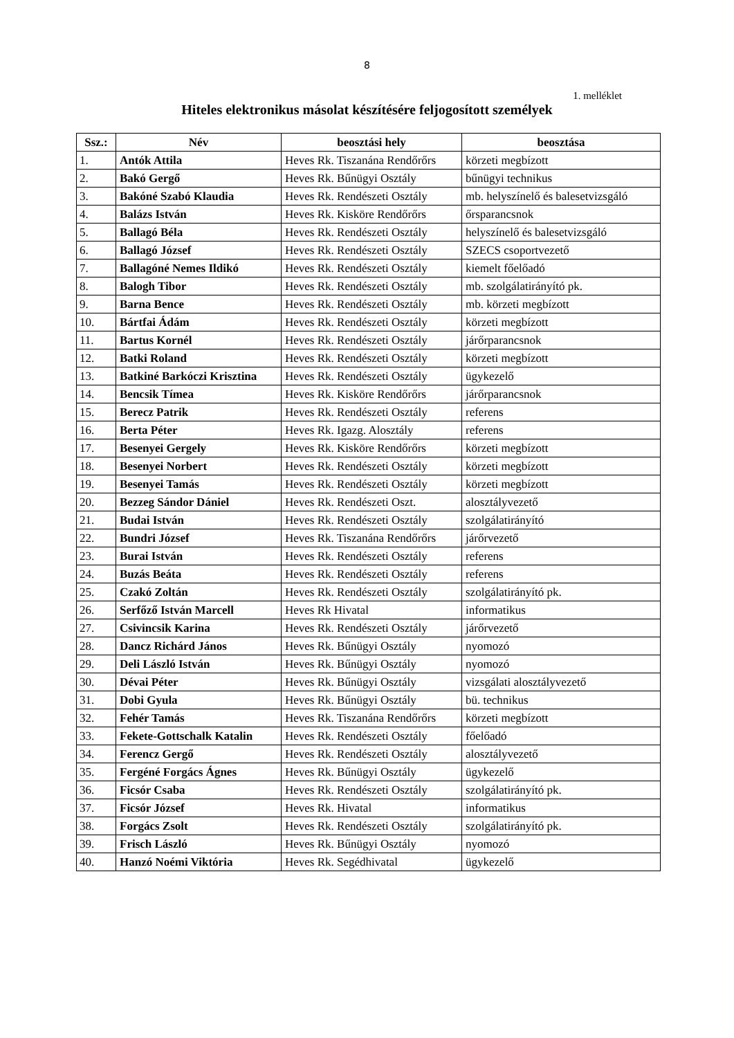8
1. melléklet
Hiteles elektronikus másolat készítésére feljogosított személyek
| Ssz.: | Név | beosztási hely | beosztása |
| --- | --- | --- | --- |
| 1. | Antók Attila | Heves Rk. Tiszanána Rendőrőrs | körzeti megbízott |
| 2. | Bakó Gergő | Heves Rk. Bűnügyi Osztály | bűnügyi technikus |
| 3. | Bakóné Szabó Klaudia | Heves Rk. Rendészeti Osztály | mb. helyszínelő és balesetvizsgáló |
| 4. | Balázs István | Heves Rk. Kisköre Rendőrőrs | őrsparancsnok |
| 5. | Ballagó Béla | Heves Rk. Rendészeti Osztály | helyszínelő és balesetvizsgáló |
| 6. | Ballagó József | Heves Rk. Rendészeti Osztály | SZECS csoportvezető |
| 7. | Ballagóné Nemes Ildikó | Heves Rk. Rendészeti Osztály | kiemelt főelőadó |
| 8. | Balogh Tibor | Heves Rk. Rendészeti Osztály | mb. szolgálatirányító pk. |
| 9. | Barna Bence | Heves Rk. Rendészeti Osztály | mb. körzeti megbízott |
| 10. | Bártfai Ádám | Heves Rk. Rendészeti Osztály | körzeti megbízott |
| 11. | Bartus Kornél | Heves Rk. Rendészeti Osztály | járőrparancsnok |
| 12. | Batki Roland | Heves Rk. Rendészeti Osztály | körzeti megbízott |
| 13. | Batkiné Barkóczi Krisztina | Heves Rk. Rendészeti Osztály | ügykezelő |
| 14. | Bencsik Tímea | Heves Rk. Kisköre Rendőrőrs | járőrparancsnok |
| 15. | Berecz Patrik | Heves Rk. Rendészeti Osztály | referens |
| 16. | Berta Péter | Heves Rk. Igazg. Alosztály | referens |
| 17. | Besenyei Gergely | Heves Rk. Kisköre Rendőrőrs | körzeti megbízott |
| 18. | Besenyei Norbert | Heves Rk. Rendészeti Osztály | körzeti megbízott |
| 19. | Besenyei Tamás | Heves Rk. Rendészeti Osztály | körzeti megbízott |
| 20. | Bezzeg Sándor Dániel | Heves Rk. Rendészeti Oszt. | alosztályvezető |
| 21. | Budai István | Heves Rk. Rendészeti Osztály | szolgálatirányító |
| 22. | Bundri József | Heves Rk. Tiszanána Rendőrőrs | járőrvezető |
| 23. | Burai István | Heves Rk. Rendészeti Osztály | referens |
| 24. | Buzás Beáta | Heves Rk. Rendészeti Osztály | referens |
| 25. | Czakó Zoltán | Heves Rk. Rendészeti Osztály | szolgálatirányító pk. |
| 26. | Serfőző István Marcell | Heves Rk Hivatal | informatikus |
| 27. | Csivincsik Karina | Heves Rk. Rendészeti Osztály | járőrvezető |
| 28. | Dancz Richárd János | Heves Rk. Bűnügyi Osztály | nyomozó |
| 29. | Deli László István | Heves Rk. Bűnügyi Osztály | nyomozó |
| 30. | Dévai Péter | Heves Rk. Bűnügyi Osztály | vizsgálati alosztályvezető |
| 31. | Dobi Gyula | Heves Rk. Bűnügyi Osztály | bü. technikus |
| 32. | Fehér Tamás | Heves Rk. Tiszanána Rendőrőrs | körzeti megbízott |
| 33. | Fekete-Gottschalk Katalin | Heves Rk. Rendészeti Osztály | főelőadó |
| 34. | Ferencz Gergő | Heves Rk. Rendészeti Osztály | alosztályvezető |
| 35. | Fergéné Forgács Ágnes | Heves Rk. Bűnügyi Osztály | ügykezelő |
| 36. | Ficsór Csaba | Heves Rk. Rendészeti Osztály | szolgálatirányító pk. |
| 37. | Ficsór József | Heves Rk. Hivatal | informatikus |
| 38. | Forgács Zsolt | Heves Rk. Rendészeti Osztály | szolgálatirányító pk. |
| 39. | Frisch László | Heves Rk. Bűnügyi Osztály | nyomozó |
| 40. | Hanzó Noémi Viktória | Heves Rk. Segédhivatal | ügykezelő |